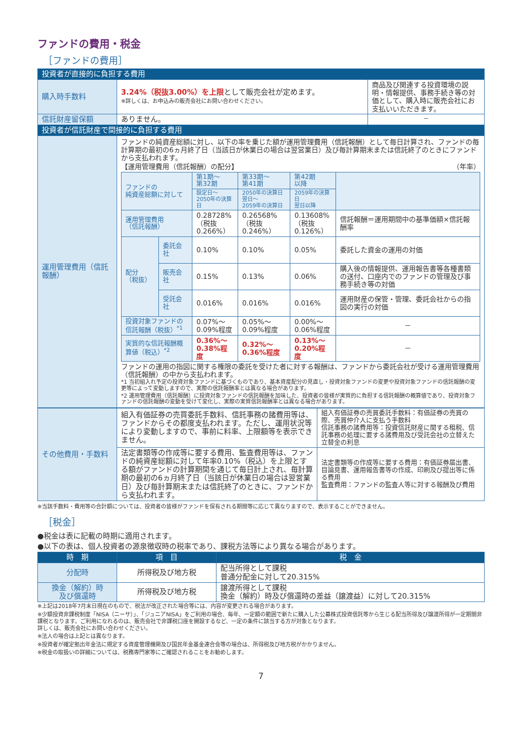ファンドの費用・税金
［ファンドの費用］
| 投資者が直接的に負担する費用 | | |
| --- | --- | --- |
| 購入時手数料 | 3.24%（税抜3.00%）を上限 として販売会社が定めます。 ※詳しくは、お申込みの販売会社にお問い合わせください。 | 商品及び関連する投資環境の説明・情報提供、事務手続き等の対価として、購入時に販売会社にお支払いいただきます。 |
| 信託財産留保額 | ありません。 | － |
| 投資者が信託財産で間接的に負担する費用 | | |
| 運用管理費用（信託報酬） | ファンドの純資産総額に対し、以下の率を乗じた額が運用管理費用（信託報酬）として毎日計算され、ファンドの毎計算期の最初の6ヵ月終了日（当該日が休業日の場合は翌営業日）及び毎計算期末または信託終了のときにファンドから支払われます。 【運用管理費用（信託報酬）の配分】 （年率） / ファンドの 純資産総額に対して / / 第1期～ 第32期 / 第33期～ 第41期 / 第42期 以降 / / / / / 設定日～ 2050年の決算日 / 2050年の決算日翌日～ 2059年の決算日 / 2059年の決算日 翌日以降 / / / 運用管理費用 （信託報酬） / / 0.28728% （税抜 0.266%） / 0.26568% （税抜 0.246%） / 0.13608% （税抜 0.126%） / 信託報酬＝運用期間中の基準価額×信託報酬率 / / 配分 （税抜） / 委託会社 / 0.10% / 0.10% / 0.05% / 委託した資金の運用の対価 / / / 販売会社 / 0.15% / 0.13% / 0.06% / 購入後の情報提供、運用報告書等各種書類の送付、口座内でのファンドの管理及び事務手続き等の対価 / / / 受託会社 / 0.016% / 0.016% / 0.016% / 運用財産の保管・管理、委託会社からの指図の実行の対価 / / 投資対象ファンドの信託報酬（税抜）<sup>*1</sup> / / 0.07%～ 0.09%程度 / 0.05%～ 0.09%程度 / 0.00%～ 0.06%程度 / － / / 実質的な信託報酬概算値（税込）<sup>*2</sup> / / 0.36%～ 0.38%程度 / 0.32%～ 0.36%程度 / 0.13%～ 0.20%程度 / － / ファンドの運用の指図に関する権限の委託を受けた者に対する報酬は、ファンドから委託会社が受ける運用管理費用（信託報酬）の中から支払われます。 *1 当初組入れ予定の投資対象ファンドに基づくものであり、基本資産配分の見直し・投資対象ファンドの変更や投資対象ファンドの信託報酬の変更等によって変動しますので、実際の信託報酬率とは異なる場合があります。 *2 運用管理費用（信託報酬）に投資対象ファンドの信託報酬を加味した、投資者の皆様が実質的に負担する信託報酬の概算値であり、投資対象ファンドの信託報酬の変動を受けて変化し、実際の実質信託報酬率とは異なる場合があります。 | |
| その他費用・手数料 | 組入有価証券の売買委託手数料、信託事務の諸費用等は、ファンドからその都度支払われます。ただし、運用状況等により変動しますので、事前に料率、上限額等を表示できません。 | 組入有価証券の売買委託手数料：有価証券の売買の際、売買仲介人に支払う手数料 信託事務の諸費用等：投資信託財産に関する租税、信託事務の処理に要する諸費用及び受託会社の立替えた立替金の利息 |
| | 法定書類等の作成等に要する費用、監査費用等は、ファンドの純資産総額に対して年率0.10%（税込）を上限とする額がファンドの計算期間を通じて毎日計上され、毎計算期の最初の6ヵ月終了日（当該日が休業日の場合は翌営業日）及び毎計算期末または信託終了のときに、ファンドから支払われます。 | 法定書類等の作成等に要する費用：有価証券届出書、目論見書、運用報告書等の作成、印刷及び提出等に係る費用 監査費用：ファンドの監査人等に対する報酬及び費用 |
※当該手数料・費用等の合計額については、投資者の皆様がファンドを保有される期間等に応じて異なりますので、表示することができません。
［税金］
●税金は表に記載の時期に適用されます。
●以下の表は、個人投資者の源泉徴収時の税率であり、課税方法等により異なる場合があります。
| 時 期 | 項 目 | 税 金 |
| --- | --- | --- |
| 分配時 | 所得税及び地方税 | 配当所得として課税 普通分配金に対して20.315% |
| 換金（解約）時 及び償還時 | 所得税及び地方税 | 譲渡所得として課税 換金（解約）時及び償還時の差益（譲渡益）に対して20.315% |
※上記は2018年7月末日現在のもので、税法が改正された場合等には、内容が変更される場合があります。
※少額投資非課税制度「NISA（ニーサ）」、「ジュニアNISA」をご利用の場合、毎年、一定額の範囲で新たに購入した公募株式投資信託等から生じる配当所得及び譲渡所得が一定期間非課税となります。ご利用になれるのは、販売会社で非課税口座を開設するなど、一定の条件に該当する方が対象となります。
詳しくは、販売会社にお問い合わせください。
※法人の場合は上記とは異なります。
※投資者が確定拠出年金法に規定する資産管理機関及び国民年金基金連合会等の場合は、所得税及び地方税がかかりません。
※税金の取扱いの詳細については、税務専門家等にご確認されることをお勧めします。
7